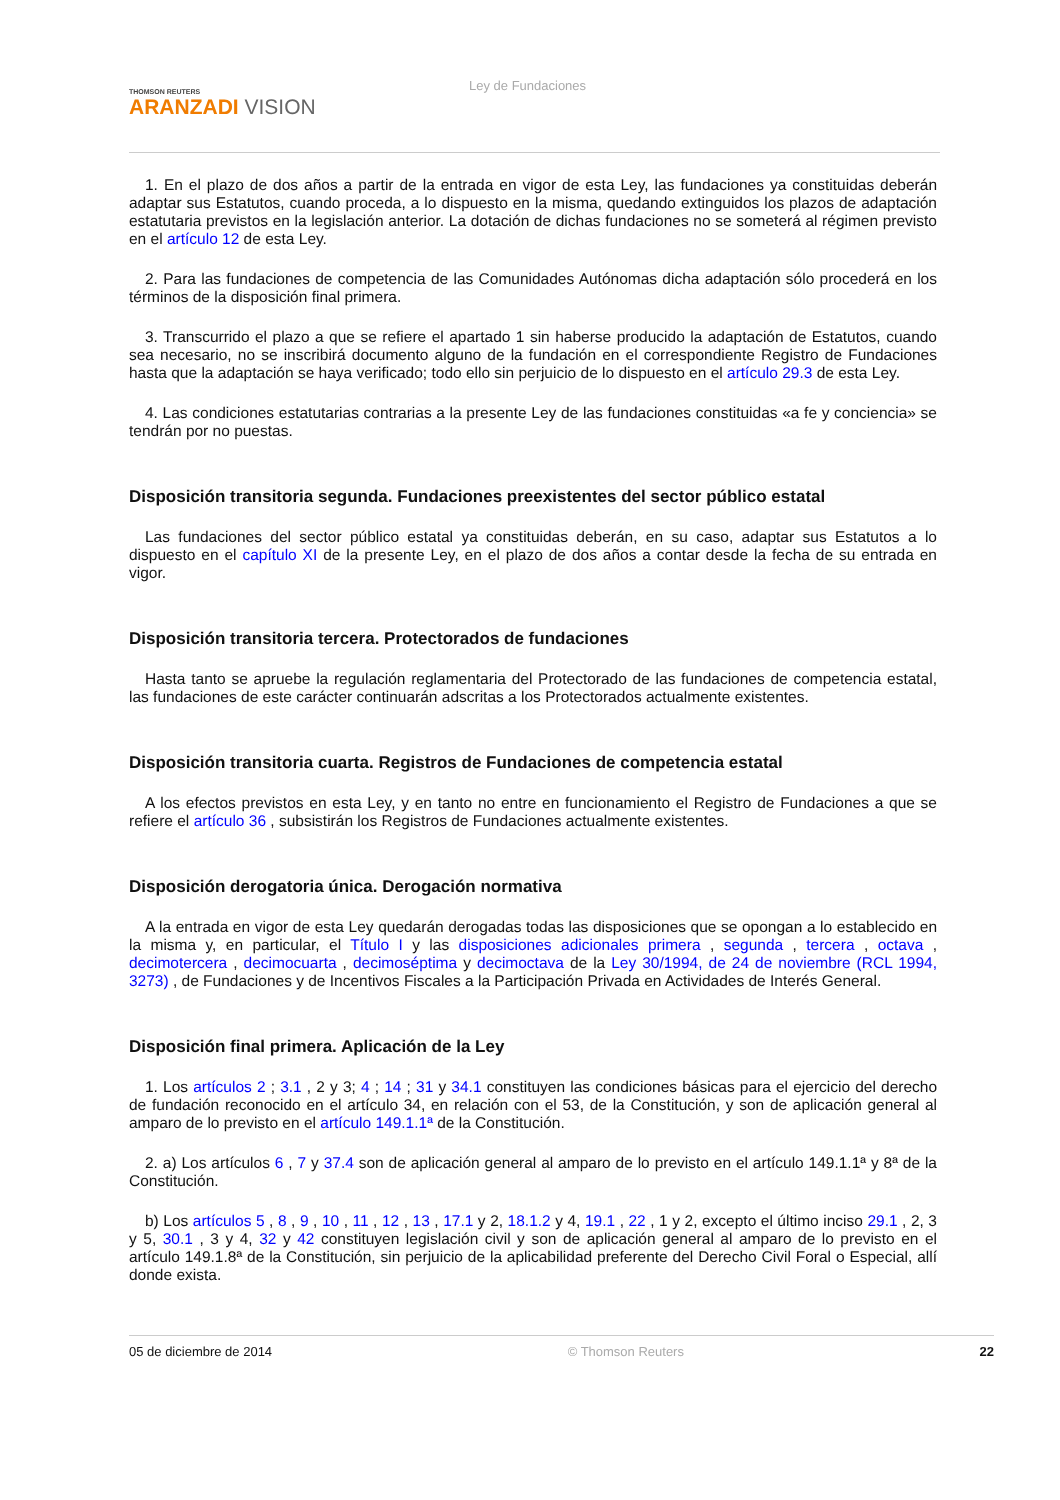THOMSON REUTERS
ARANZADI VISION
Ley de Fundaciones
1. En el plazo de dos años a partir de la entrada en vigor de esta Ley, las fundaciones ya constituidas deberán adaptar sus Estatutos, cuando proceda, a lo dispuesto en la misma, quedando extinguidos los plazos de adaptación estatutaria previstos en la legislación anterior. La dotación de dichas fundaciones no se someterá al régimen previsto en el artículo 12 de esta Ley.
2. Para las fundaciones de competencia de las Comunidades Autónomas dicha adaptación sólo procederá en los términos de la disposición final primera.
3. Transcurrido el plazo a que se refiere el apartado 1 sin haberse producido la adaptación de Estatutos, cuando sea necesario, no se inscribirá documento alguno de la fundación en el correspondiente Registro de Fundaciones hasta que la adaptación se haya verificado; todo ello sin perjuicio de lo dispuesto en el artículo 29.3 de esta Ley.
4. Las condiciones estatutarias contrarias a la presente Ley de las fundaciones constituidas «a fe y conciencia» se tendrán por no puestas.
Disposición transitoria segunda. Fundaciones preexistentes del sector público estatal
Las fundaciones del sector público estatal ya constituidas deberán, en su caso, adaptar sus Estatutos a lo dispuesto en el capítulo XI de la presente Ley, en el plazo de dos años a contar desde la fecha de su entrada en vigor.
Disposición transitoria tercera. Protectorados de fundaciones
Hasta tanto se apruebe la regulación reglamentaria del Protectorado de las fundaciones de competencia estatal, las fundaciones de este carácter continuarán adscritas a los Protectorados actualmente existentes.
Disposición transitoria cuarta. Registros de Fundaciones de competencia estatal
A los efectos previstos en esta Ley, y en tanto no entre en funcionamiento el Registro de Fundaciones a que se refiere el artículo 36 , subsistirán los Registros de Fundaciones actualmente existentes.
Disposición derogatoria única. Derogación normativa
A la entrada en vigor de esta Ley quedarán derogadas todas las disposiciones que se opongan a lo establecido en la misma y, en particular, el Título I y las disposiciones adicionales primera , segunda , tercera , octava , decimotercera , decimocuarta , decimoséptima y decimoctava de la Ley 30/1994, de 24 de noviembre (RCL 1994, 3273) , de Fundaciones y de Incentivos Fiscales a la Participación Privada en Actividades de Interés General.
Disposición final primera. Aplicación de la Ley
1. Los artículos 2 ; 3.1 , 2 y 3; 4 ; 14 ; 31 y 34.1 constituyen las condiciones básicas para el ejercicio del derecho de fundación reconocido en el artículo 34, en relación con el 53, de la Constitución, y son de aplicación general al amparo de lo previsto en el artículo 149.1.1ª de la Constitución.
2. a) Los artículos 6 , 7 y 37.4 son de aplicación general al amparo de lo previsto en el artículo 149.1.1ª y 8ª de la Constitución.
b) Los artículos 5 , 8 , 9 , 10 , 11 , 12 , 13 , 17.1 y 2, 18.1.2 y 4, 19.1 , 22 , 1 y 2, excepto el último inciso 29.1 , 2, 3 y 5, 30.1 , 3 y 4, 32 y 42 constituyen legislación civil y son de aplicación general al amparo de lo previsto en el artículo 149.1.8ª de la Constitución, sin perjuicio de la aplicabilidad preferente del Derecho Civil Foral o Especial, allí donde exista.
05 de diciembre de 2014 © Thomson Reuters 22